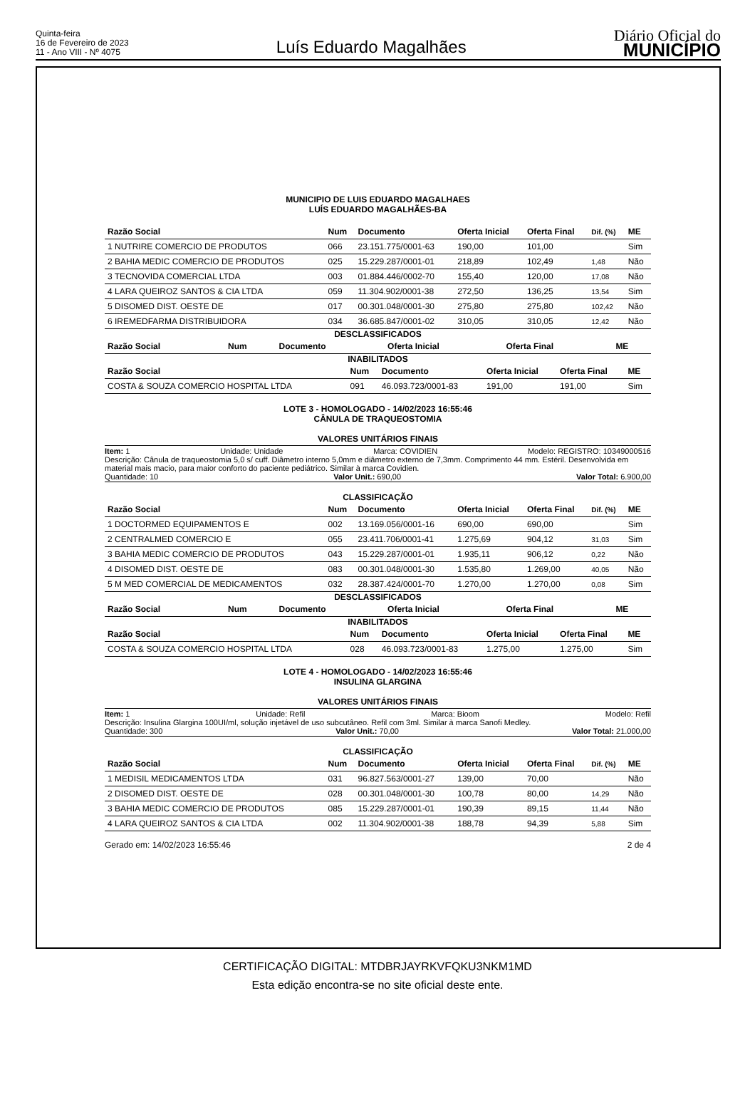Quinta-feira
16 de Fevereiro de 2023
11 - Ano VIII - Nº 4075
Luís Eduardo Magalhães
Diário Oficial do
MUNICÍPIO
MUNICIPIO DE LUIS EDUARDO MAGALHAES
LUÍS EDUARDO MAGALHÃES-BA
| Razão Social | Num | Documento | Oferta Inicial | Oferta Final | Dif. (%) | ME |
| --- | --- | --- | --- | --- | --- | --- |
| 1 NUTRIRE COMERCIO DE PRODUTOS | 066 | 23.151.775/0001-63 | 190,00 | 101,00 | | Sim |
| 2 BAHIA MEDIC COMERCIO DE PRODUTOS | 025 | 15.229.287/0001-01 | 218,89 | 102,49 | 1,48 | Não |
| 3 TECNOVIDA COMERCIAL LTDA | 003 | 01.884.446/0002-70 | 155,40 | 120,00 | 17,08 | Não |
| 4 LARA QUEIROZ SANTOS & CIA LTDA | 059 | 11.304.902/0001-38 | 272,50 | 136,25 | 13,54 | Sim |
| 5 DISOMED DIST. OESTE DE | 017 | 00.301.048/0001-30 | 275,80 | 275,80 | 102,42 | Não |
| 6 IREMEDFARMA DISTRIBUIDORA | 034 | 36.685.847/0001-02 | 310,05 | 310,05 | 12,42 | Não |
DESCLASSIFICADOS
| Razão Social | Num | Documento | Oferta Inicial | Oferta Final | ME |
| --- | --- | --- | --- | --- | --- |
INABILITADOS
| Razão Social | Num | Documento | Oferta Inicial | Oferta Final | ME |
| --- | --- | --- | --- | --- | --- |
| COSTA & SOUZA COMERCIO HOSPITAL LTDA | 091 | 46.093.723/0001-83 | 191,00 | 191,00 | Sim |
LOTE 3 - HOMOLOGADO - 14/02/2023 16:55:46
CÂNULA DE TRAQUEOSTOMIA
VALORES UNITÁRIOS FINAIS
Item: 1 Unidade: Unidade Marca: COVIDIEN Modelo: REGISTRO: 10349000516
Descrição: Cânula de traqueostomia 5,0 s/ cuff. Diâmetro interno 5,0mm e diâmetro externo de 7,3mm. Comprimento 44 mm. Estéril. Desenvolvida em material mais macio, para maior conforto do paciente pediátrico. Similar à marca Covidien.
Quantidade: 10 Valor Unit.: 690,00 Valor Total: 6.900,00
CLASSIFICAÇÃO
| Razão Social | Num | Documento | Oferta Inicial | Oferta Final | Dif. (%) | ME |
| --- | --- | --- | --- | --- | --- | --- |
| 1 DOCTORMED EQUIPAMENTOS E | 002 | 13.169.056/0001-16 | 690,00 | 690,00 | | Sim |
| 2 CENTRALMED COMERCIO E | 055 | 23.411.706/0001-41 | 1.275,69 | 904,12 | 31,03 | Sim |
| 3 BAHIA MEDIC COMERCIO DE PRODUTOS | 043 | 15.229.287/0001-01 | 1.935,11 | 906,12 | 0,22 | Não |
| 4 DISOMED DIST. OESTE DE | 083 | 00.301.048/0001-30 | 1.535,80 | 1.269,00 | 40,05 | Não |
| 5 M MED COMERCIAL DE MEDICAMENTOS | 032 | 28.387.424/0001-70 | 1.270,00 | 1.270,00 | 0,08 | Sim |
DESCLASSIFICADOS
| Razão Social | Num | Documento | Oferta Inicial | Oferta Final | ME |
| --- | --- | --- | --- | --- | --- |
INABILITADOS
| Razão Social | Num | Documento | Oferta Inicial | Oferta Final | ME |
| --- | --- | --- | --- | --- | --- |
| COSTA & SOUZA COMERCIO HOSPITAL LTDA | 028 | 46.093.723/0001-83 | 1.275,00 | 1.275,00 | Sim |
LOTE 4 - HOMOLOGADO - 14/02/2023 16:55:46
INSULINA GLARGINA
VALORES UNITÁRIOS FINAIS
Item: 1 Unidade: Refil Marca: Bioom Modelo: Refil
Descrição: Insulina Glargina 100UI/ml, solução injetável de uso subcutâneo. Refil com 3ml. Similar à marca Sanofi Medley.
Quantidade: 300 Valor Unit.: 70,00 Valor Total: 21.000,00
CLASSIFICAÇÃO
| Razão Social | Num | Documento | Oferta Inicial | Oferta Final | Dif. (%) | ME |
| --- | --- | --- | --- | --- | --- | --- |
| 1 MEDISIL MEDICAMENTOS LTDA | 031 | 96.827.563/0001-27 | 139,00 | 70,00 | | Não |
| 2 DISOMED DIST. OESTE DE | 028 | 00.301.048/0001-30 | 100,78 | 80,00 | 14,29 | Não |
| 3 BAHIA MEDIC COMERCIO DE PRODUTOS | 085 | 15.229.287/0001-01 | 190,39 | 89,15 | 11,44 | Não |
| 4 LARA QUEIROZ SANTOS & CIA LTDA | 002 | 11.304.902/0001-38 | 188,78 | 94,39 | 5,88 | Sim |
Gerado em: 14/02/2023 16:55:46 2 de 4
CERTIFICAÇÃO DIGITAL: MTDBRJAYRKVFQKU3NKM1MD
Esta edição encontra-se no site oficial deste ente.